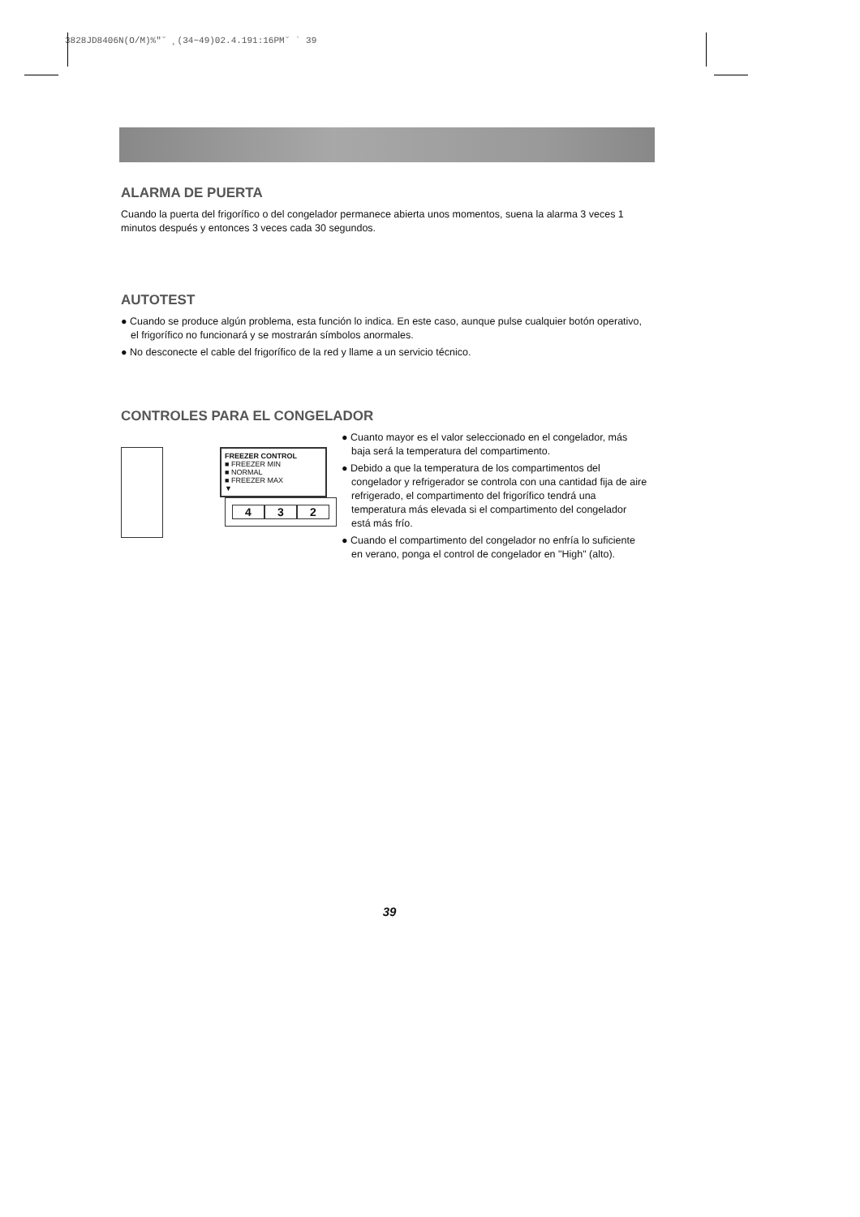3828JD8406N(O/M)%″˘ ¸(34~49)02.4.191:16PM˘ ` 39
ALARMA DE PUERTA
Cuando la puerta del frigorífico o del congelador permanece abierta unos momentos, suena la alarma 3 veces 1 minutos después y entonces 3 veces cada 30 segundos.
AUTOTEST
● Cuando se produce algún problema, esta función lo indica. En este caso, aunque pulse cualquier botón operativo, el frigorífico no funcionará y se mostrarán símbolos anormales.
● No desconecte el cable del frigorífico de la red y llame a un servicio técnico.
CONTROLES PARA EL CONGELADOR
FREEZER CONTROL
■ FREEZER MIN
■ NORMAL
■ FREEZER MAX
▼
4 3 2
● Cuanto mayor es el valor seleccionado en el congelador, más baja será la temperatura del compartimento.
● Debido a que la temperatura de los compartimentos del congelador y refrigerador se controla con una cantidad fija de aire refrigerado, el compartimento del frigorífico tendrá una temperatura más elevada si el compartimento del congelador está más frío.
● Cuando el compartimento del congelador no enfría lo suficiente en verano, ponga el control de congelador en "High" (alto).
39